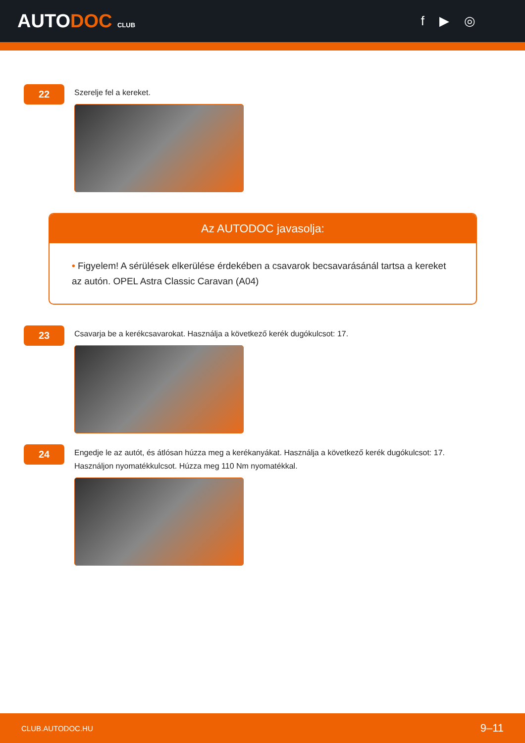AUTODOC CLUB
f ▶ ◎
22
Szerelje fel a kereket.
Az AUTODOC javasolja:
• Figyelem! A sérülések elkerülése érdekében a csavarok becsavarásánál tartsa a kereket az autón. OPEL Astra Classic Caravan (A04)
23
Csavarja be a kerékcsavarokat. Használja a következő kerék dugókulcsot: 17.
24
Engedje le az autót, és átlósan húzza meg a kerékanyákat. Használja a következő kerék dugókulcsot: 17. Használjon nyomatékkulcsot. Húzza meg 110 Nm nyomatékkal.
CLUB.AUTODOC.HU 9–11